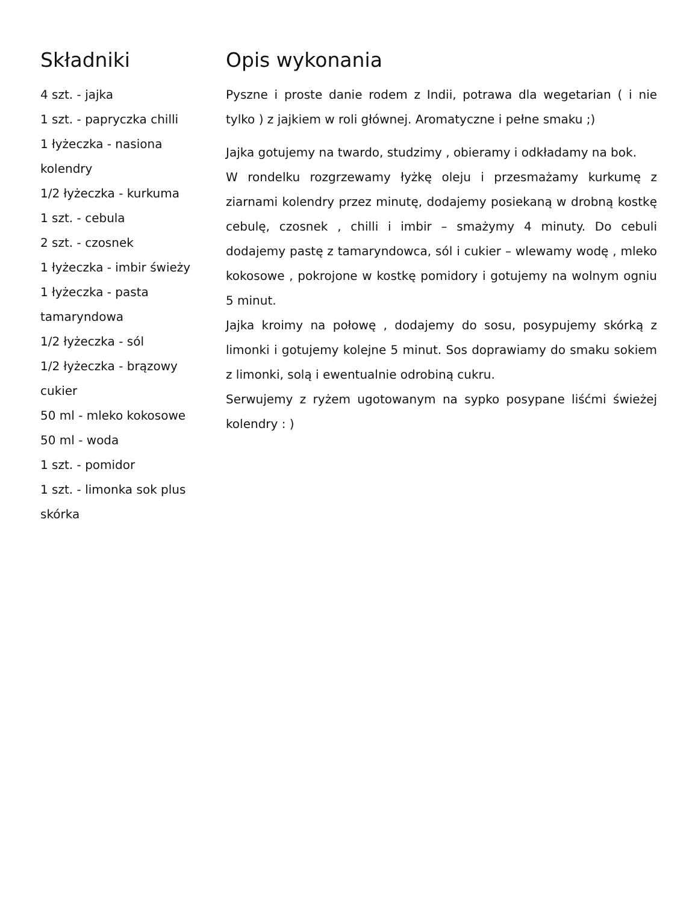Składniki
4 szt. - jajka
1 szt. - papryczka chilli
1 łyżeczka - nasiona kolendry
1/2 łyżeczka - kurkuma
1 szt. - cebula
2 szt. - czosnek
1 łyżeczka - imbir świeży
1 łyżeczka - pasta tamaryndowa
1/2 łyżeczka - sól
1/2 łyżeczka - brązowy cukier
50 ml - mleko kokosowe
50 ml - woda
1 szt. - pomidor
1 szt. - limonka sok plus skórka
Opis wykonania
Pyszne i proste danie rodem z Indii, potrawa dla wegetarian ( i nie tylko ) z jajkiem w roli głównej. Aromatyczne i pełne smaku ;)
Jajka gotujemy na twardo, studzimy , obieramy i odkładamy na bok.
W rondelku rozgrzewamy łyżkę oleju i przesmażamy kurkumę z ziarnami kolendry przez minutę, dodajemy posiekaną w drobną kostkę cebulę, czosnek , chilli i imbir – smażymy 4 minuty. Do cebuli dodajemy pastę z tamaryndowca, sól i cukier – wlewamy wodę , mleko kokosowe , pokrojone w kostkę pomidory i gotujemy na wolnym ogniu 5 minut.
Jajka kroimy na połowę , dodajemy do sosu, posypujemy skórką z limonki i gotujemy kolejne 5 minut. Sos doprawiamy do smaku sokiem z limonki, solą i ewentualnie odrobiną cukru.
Serwujemy z ryżem ugotowanym na sypko posypane liśćmi świeżej kolendry : )